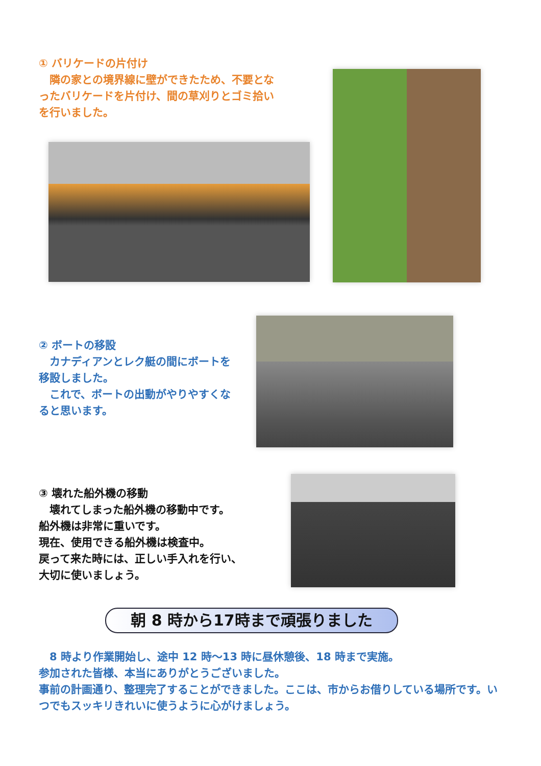① バリケードの片付け
　隣の家との境界線に壁ができたため、不要となったバリケードを片付け、間の草刈りとゴミ拾いを行いました。
② ボートの移設
　カナディアンとレク艇の間にボートを移設しました。
　これで、ボートの出動がやりやすくなると思います。
③ 壊れた船外機の移動
　壊れてしまった船外機の移動中です。
船外機は非常に重いです。
現在、使用できる船外機は検査中。
戻って来た時には、正しい手入れを行い、
大切に使いましょう。
朝 8 時から17時まで頑張りました
　8 時より作業開始し、途中 12 時～13 時に昼休憩後、18 時まで実施。
参加された皆様、本当にありがとうございました。
事前の計画通り、整理完了することができました。ここは、市からお借りしている場所です。いつでもスッキリきれいに使うように心がけましょう。